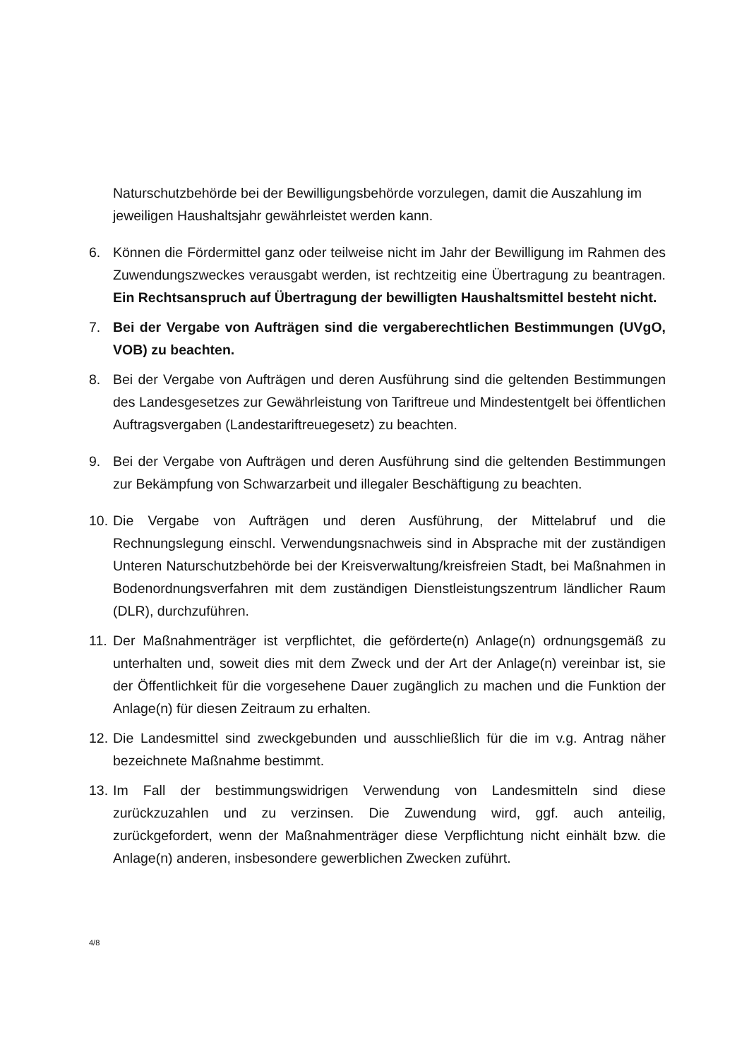Naturschutzbehörde bei der Bewilligungsbehörde vorzulegen, damit die Auszahlung im jeweiligen Haushaltsjahr gewährleistet werden kann.
6. Können die Fördermittel ganz oder teilweise nicht im Jahr der Bewilligung im Rahmen des Zuwendungszweckes verausgabt werden, ist rechtzeitig eine Übertragung zu beantragen. Ein Rechtsanspruch auf Übertragung der bewilligten Haushaltsmittel besteht nicht.
7. Bei der Vergabe von Aufträgen sind die vergaberechtlichen Bestimmungen (UVgO, VOB) zu beachten.
8. Bei der Vergabe von Aufträgen und deren Ausführung sind die geltenden Bestimmungen des Landesgesetzes zur Gewährleistung von Tariftreue und Mindestentgelt bei öffentlichen Auftragsvergaben (Landestariftreuegesetz) zu beachten.
9. Bei der Vergabe von Aufträgen und deren Ausführung sind die geltenden Bestimmungen zur Bekämpfung von Schwarzarbeit und illegaler Beschäftigung zu beachten.
10.
Die Vergabe von Aufträgen und deren Ausführung, der Mittelabruf und die Rechnungslegung einschl. Verwendungsnachweis sind in Absprache mit der zuständigen Unteren Naturschutzbehörde bei der Kreisverwaltung/kreisfreien Stadt, bei Maßnahmen in Bodenordnungsverfahren mit dem zuständigen Dienstleistungszentrum ländlicher Raum (DLR), durchzuführen.
11.
Der Maßnahmenträger ist verpflichtet, die geförderte(n) Anlage(n) ordnungsgemäß zu unterhalten und, soweit dies mit dem Zweck und der Art der Anlage(n) vereinbar ist, sie der Öffentlichkeit für die vorgesehene Dauer zugänglich zu machen und die Funktion der Anlage(n) für diesen Zeitraum zu erhalten.
12.
Die Landesmittel sind zweckgebunden und ausschließlich für die im v.g. Antrag näher bezeichnete Maßnahme bestimmt.
13.
Im Fall der bestimmungswidrigen Verwendung von Landesmitteln sind diese zurückzuzahlen und zu verzinsen. Die Zuwendung wird, ggf. auch anteilig, zurückgefordert, wenn der Maßnahmenträger diese Verpflichtung nicht einhält bzw. die Anlage(n) anderen, insbesondere gewerblichen Zwecken zuführt.
4/8